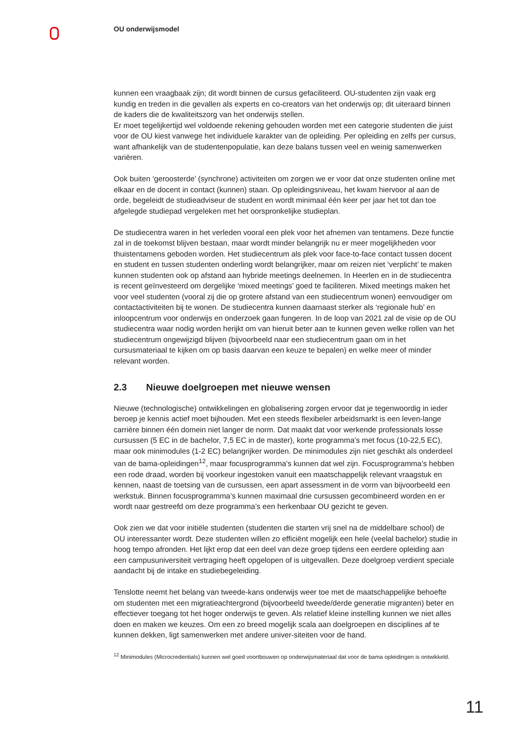OU onderwijsmodel
kunnen een vraagbaak zijn; dit wordt binnen de cursus gefaciliteerd. OU-studenten zijn vaak erg kundig en treden in die gevallen als experts en co-creators van het onderwijs op; dit uiteraard binnen de kaders die de kwaliteitszorg van het onderwijs stellen.
Er moet tegelijkertijd wel voldoende rekening gehouden worden met een categorie studenten die juist voor de OU kiest vanwege het individuele karakter van de opleiding. Per opleiding en zelfs per cursus, want afhankelijk van de studentenpopulatie, kan deze balans tussen veel en weinig samenwerken variëren.
Ook buiten ‘geroosterde’ (synchrone) activiteiten om zorgen we er voor dat onze studenten online met elkaar en de docent in contact (kunnen) staan. Op opleidingsniveau, het kwam hiervoor al aan de orde, begeleidt de studieadviseur de student en wordt minimaal één keer per jaar het tot dan toe afgelegde studiepad vergeleken met het oorspronkelijke studieplan.
De studiecentra waren in het verleden vooral een plek voor het afnemen van tentamens. Deze functie zal in de toekomst blijven bestaan, maar wordt minder belangrijk nu er meer mogelijkheden voor thuistentamens geboden worden. Het studiecentrum als plek voor face-to-face contact tussen docent en student en tussen studenten onderling wordt belangrijker, maar om reizen niet ‘verplicht’ te maken kunnen studenten ook op afstand aan hybride meetings deelnemen. In Heerlen en in de studiecentra is recent geïnvesteerd om dergelijke ‘mixed meetings’ goed te faciliteren. Mixed meetings maken het voor veel studenten (vooral zij die op grotere afstand van een studiecentrum wonen) eenvoudiger om contactactiviteiten bij te wonen. De studiecentra kunnen daarnaast sterker als ‘regionale hub’ en inloopcentrum voor onderwijs en onderzoek gaan fungeren. In de loop van 2021 zal de visie op de OU studiecentra waar nodig worden herijkt om van hieruit beter aan te kunnen geven welke rollen van het studiecentrum ongewijzigd blijven (bijvoorbeeld naar een studiecentrum gaan om in het cursusmateriaal te kijken om op basis daarvan een keuze te bepalen) en welke meer of minder relevant worden.
2.3 Nieuwe doelgroepen met nieuwe wensen
Nieuwe (technologische) ontwikkelingen en globalisering zorgen ervoor dat je tegenwoordig in ieder beroep je kennis actief moet bijhouden. Met een steeds flexibeler arbeidsmarkt is een leven-lange carrière binnen één domein niet langer de norm. Dat maakt dat voor werkende professionals losse cursussen (5 EC in de bachelor, 7,5 EC in de master), korte programma’s met focus (10-22,5 EC), maar ook minimodules (1-2 EC) belangrijker worden. De minimodules zijn niet geschikt als onderdeel van de bama-opleidingen<sup>12</sup>, maar focusprogramma’s kunnen dat wel zijn. Focusprogramma’s hebben een rode draad, worden bij voorkeur ingestoken vanuit een maatschappelijk relevant vraagstuk en kennen, naast de toetsing van de cursussen, een apart assessment in de vorm van bijvoorbeeld een werkstuk. Binnen focusprogramma’s kunnen maximaal drie cursussen gecombineerd worden en er wordt naar gestreefd om deze programma’s een herkenbaar OU gezicht te geven.
Ook zien we dat voor initiële studenten (studenten die starten vrij snel na de middelbare school) de OU interessanter wordt. Deze studenten willen zo efficiënt mogelijk een hele (veelal bachelor) studie in hoog tempo afronden. Het lijkt erop dat een deel van deze groep tijdens een eerdere opleiding aan een campusuniversiteit vertraging heeft opgelopen of is uitgevallen. Deze doelgroep verdient speciale aandacht bij de intake en studiebegeleiding.
Tenslotte neemt het belang van tweede-kans onderwijs weer toe met de maatschappelijke behoefte om studenten met een migratieachtergrond (bijvoorbeeld tweede/derde generatie migranten) beter en effectiever toegang tot het hoger onderwijs te geven. Als relatief kleine instelling kunnen we niet alles doen en maken we keuzes. Om een zo breed mogelijk scala aan doelgroepen en disciplines af te kunnen dekken, ligt samenwerken met andere univer-siteiten voor de hand.
<sup>12</sup> Minimodules (Microcredentials) kunnen wel goed voortbouwen op onderwijsmateriaal dat voor de bama opleidingen is ontwikkeld.
11